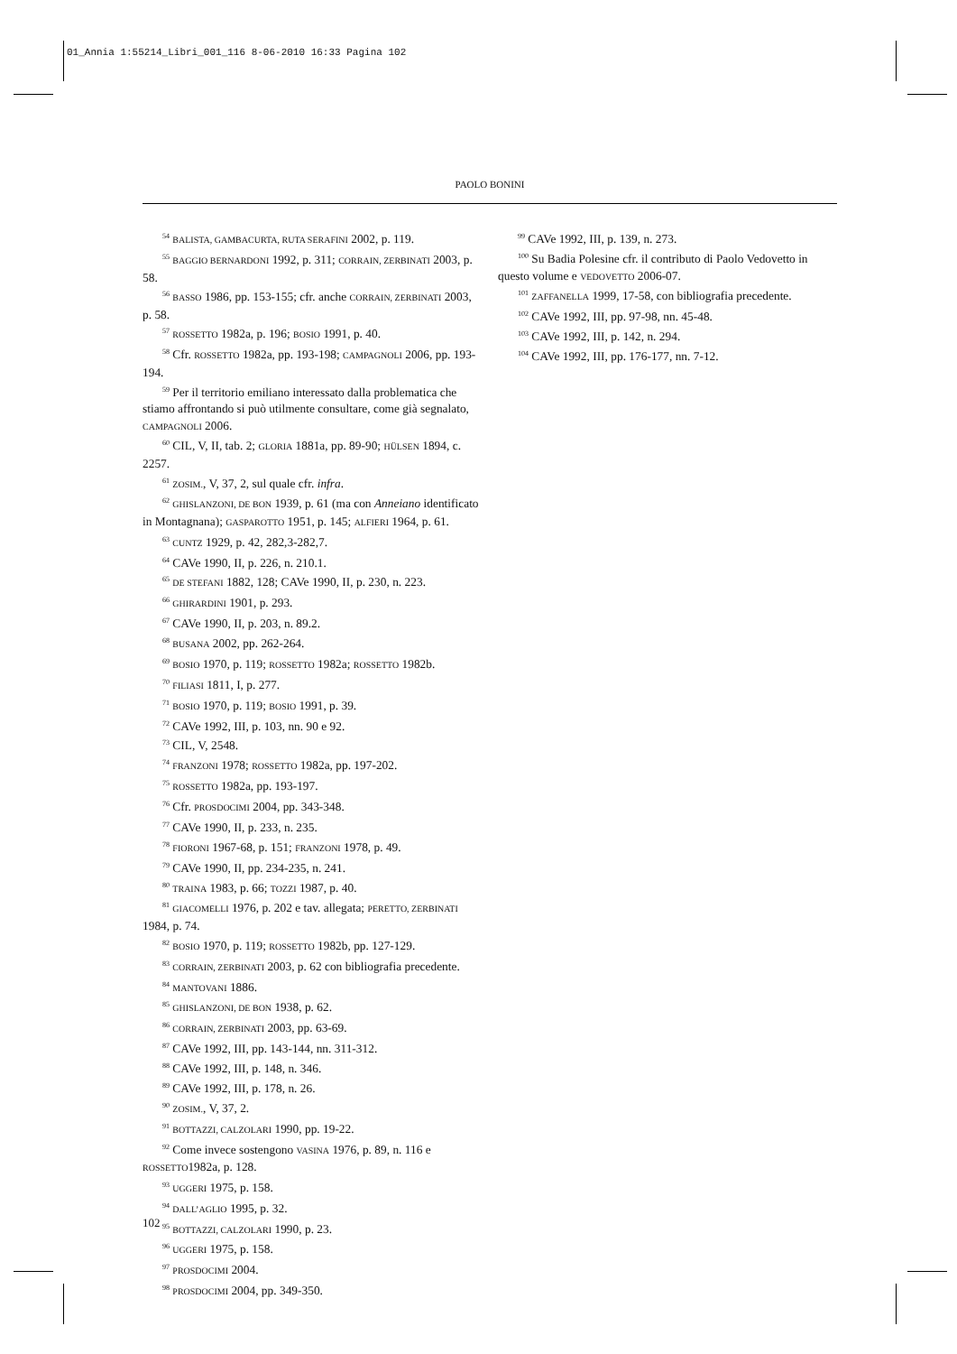01_Annia 1:55214_Libri_001_116 8-06-2010 16:33 Pagina 102
PAOLO BONINI
<sup>54</sup> BALISTA, GAMBACURTA, RUTA SERAFINI 2002, p. 119.
<sup>55</sup> BAGGIO BERNARDONI 1992, p. 311; CORRAIN, ZERBINATI 2003, p. 58.
<sup>56</sup> BASSO 1986, pp. 153-155; cfr. anche CORRAIN, ZERBINATI 2003, p. 58.
<sup>57</sup> ROSSETTO 1982a, p. 196; BOSIO 1991, p. 40.
<sup>58</sup> Cfr. ROSSETTO 1982a, pp. 193-198; CAMPAGNOLI 2006, pp. 193-194.
<sup>59</sup> Per il territorio emiliano interessato dalla problematica che stiamo affrontando si può utilmente consultare, come già segnalato, CAMPAGNOLI 2006.
<sup>60</sup> CIL, V, II, tab. 2; GLORIA 1881a, pp. 89-90; HÜLSEN 1894, c. 2257.
<sup>61</sup> ZOSIM., V, 37, 2, sul quale cfr. infra.
<sup>62</sup> GHISLANZONI, DE BON 1939, p. 61 (ma con Anneiano identificato in Montagnana); GASPAROTTO 1951, p. 145; ALFIERI 1964, p. 61.
<sup>63</sup> CUNTZ 1929, p. 42, 282,3-282,7.
<sup>64</sup> CAVe 1990, II, p. 226, n. 210.1.
<sup>65</sup> DE STEFANI 1882, 128; CAVe 1990, II, p. 230, n. 223.
<sup>66</sup> GHIRARDINI 1901, p. 293.
<sup>67</sup> CAVe 1990, II, p. 203, n. 89.2.
<sup>68</sup> BUSANA 2002, pp. 262-264.
<sup>69</sup> BOSIO 1970, p. 119; ROSSETTO 1982a; ROSSETTO 1982b.
<sup>70</sup> FILIASI 1811, I, p. 277.
<sup>71</sup> BOSIO 1970, p. 119; BOSIO 1991, p. 39.
<sup>72</sup> CAVe 1992, III, p. 103, nn. 90 e 92.
<sup>73</sup> CIL, V, 2548.
<sup>74</sup> FRANZONI 1978; ROSSETTO 1982a, pp. 197-202.
<sup>75</sup> ROSSETTO 1982a, pp. 193-197.
<sup>76</sup> Cfr. PROSDOCIMI 2004, pp. 343-348.
<sup>77</sup> CAVe 1990, II, p. 233, n. 235.
<sup>78</sup> FIORONI 1967-68, p. 151; FRANZONI 1978, p. 49.
<sup>79</sup> CAVe 1990, II, pp. 234-235, n. 241.
<sup>80</sup> TRAINA 1983, p. 66; TOZZI 1987, p. 40.
<sup>81</sup> GIACOMELLI 1976, p. 202 e tav. allegata; PERETTO, ZERBINATI 1984, p. 74.
<sup>82</sup> BOSIO 1970, p. 119; ROSSETTO 1982b, pp. 127-129.
<sup>83</sup> CORRAIN, ZERBINATI 2003, p. 62 con bibliografia precedente.
<sup>84</sup> MANTOVANI 1886.
<sup>85</sup> GHISLANZONI, DE BON 1938, p. 62.
<sup>86</sup> CORRAIN, ZERBINATI 2003, pp. 63-69.
<sup>87</sup> CAVe 1992, III, pp. 143-144, nn. 311-312.
<sup>88</sup> CAVe 1992, III, p. 148, n. 346.
<sup>89</sup> CAVe 1992, III, p. 178, n. 26.
<sup>90</sup> ZOSIM., V, 37, 2.
<sup>91</sup> BOTTAZZI, CALZOLARI 1990, pp. 19-22.
<sup>92</sup> Come invece sostengono VASINA 1976, p. 89, n. 116 e ROSSETTO1982a, p. 128.
<sup>93</sup> UGGERI 1975, p. 158.
<sup>94</sup> DALL’AGLIO 1995, p. 32.
<sup>95</sup> BOTTAZZI, CALZOLARI 1990, p. 23.
<sup>96</sup> UGGERI 1975, p. 158.
<sup>97</sup> PROSDOCIMI 2004.
<sup>98</sup> PROSDOCIMI 2004, pp. 349-350.
<sup>99</sup> CAVe 1992, III, p. 139, n. 273.
<sup>100</sup> Su Badia Polesine cfr. il contributo di Paolo Vedovetto in questo volume e VEDOVETTO 2006-07.
<sup>101</sup> ZAFFANELLA 1999, 17-58, con bibliografia precedente.
<sup>102</sup> CAVe 1992, III, pp. 97-98, nn. 45-48.
<sup>103</sup> CAVe 1992, III, p. 142, n. 294.
<sup>104</sup> CAVe 1992, III, pp. 176-177, nn. 7-12.
102